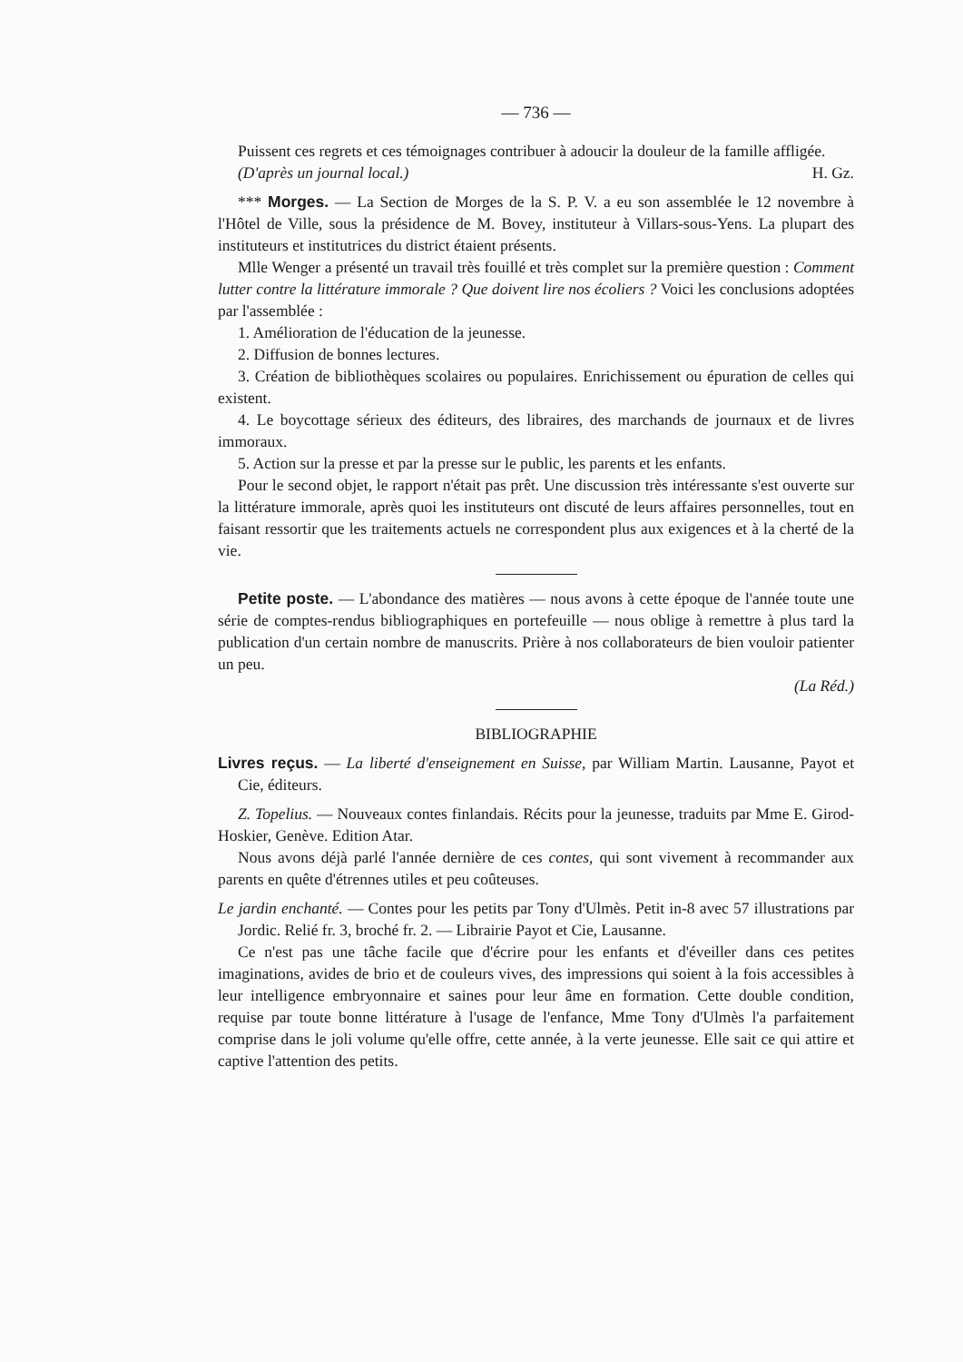— 736 —
Puissent ces regrets et ces témoignages contribuer à adoucir la douleur de la famille affligée.
(D'après un journal local.) H. Gz.
*** Morges. — La Section de Morges de la S. P. V. a eu son assemblée le 12 novembre à l'Hôtel de Ville, sous la présidence de M. Bovey, instituteur à Villars-sous-Yens. La plupart des instituteurs et institutrices du district étaient présents.
Mlle Wenger a présenté un travail très fouillé et très complet sur la première question : Comment lutter contre la littérature immorale ? Que doivent lire nos écoliers ? Voici les conclusions adoptées par l'assemblée :
1. Amélioration de l'éducation de la jeunesse.
2. Diffusion de bonnes lectures.
3. Création de bibliothèques scolaires ou populaires. Enrichissement ou épuration de celles qui existent.
4. Le boycottage sérieux des éditeurs, des libraires, des marchands de journaux et de livres immoraux.
5. Action sur la presse et par la presse sur le public, les parents et les enfants.
Pour le second objet, le rapport n'était pas prêt. Une discussion très intéressante s'est ouverte sur la littérature immorale, après quoi les instituteurs ont discuté de leurs affaires personnelles, tout en faisant ressortir que les traitements actuels ne correspondent plus aux exigences et à la cherté de la vie.
Petite poste. — L'abondance des matières — nous avons à cette époque de l'année toute une série de comptes-rendus bibliographiques en portefeuille — nous oblige à remettre à plus tard la publication d'un certain nombre de manuscrits. Prière à nos collaborateurs de bien vouloir patienter un peu.
(La Réd.)
BIBLIOGRAPHIE
Livres reçus. — La liberté d'enseignement en Suisse, par William Martin. Lausanne, Payot et Cie, éditeurs.
Z. Topelius. — Nouveaux contes finlandais. Récits pour la jeunesse, traduits par Mme E. Girod-Hoskier, Genève. Edition Atar.
Nous avons déjà parlé l'année dernière de ces contes, qui sont vivement à recommander aux parents en quête d'étrennes utiles et peu coûteuses.
Le jardin enchanté. — Contes pour les petits par Tony d'Ulmès. Petit in-8 avec 57 illustrations par Jordic. Relié fr. 3, broché fr. 2. — Librairie Payot et Cie, Lausanne.
Ce n'est pas une tâche facile que d'écrire pour les enfants et d'éveiller dans ces petites imaginations, avides de brio et de couleurs vives, des impressions qui soient à la fois accessibles à leur intelligence embryonnaire et saines pour leur âme en formation. Cette double condition, requise par toute bonne littérature à l'usage de l'enfance, Mme Tony d'Ulmès l'a parfaitement comprise dans le joli volume qu'elle offre, cette année, à la verte jeunesse. Elle sait ce qui attire et captive l'attention des petits.